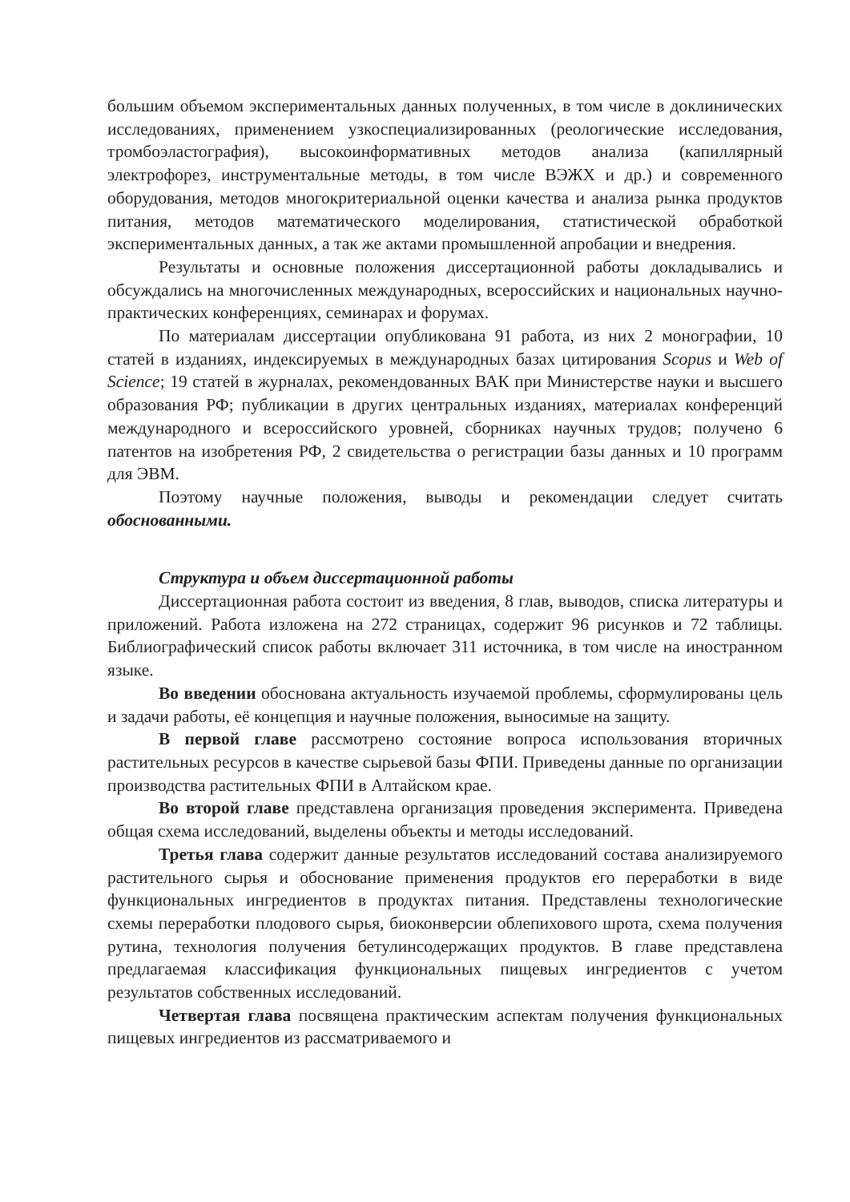большим объемом экспериментальных данных полученных, в том числе в доклинических исследованиях, применением узкоспециализированных (реологические исследования, тромбоэластография), высокоинформативных методов анализа (капиллярный электрофорез, инструментальные методы, в том числе ВЭЖХ и др.) и современного оборудования, методов многокритериальной оценки качества и анализа рынка продуктов питания, методов математического моделирования, статистической обработкой экспериментальных данных, а так же актами промышленной апробации и внедрения.
Результаты и основные положения диссертационной работы докладывались и обсуждались на многочисленных международных, всероссийских и национальных научно-практических конференциях, семинарах и форумах.
По материалам диссертации опубликована 91 работа, из них 2 монографии, 10 статей в изданиях, индексируемых в международных базах цитирования Scopus и Web of Science; 19 статей в журналах, рекомендованных ВАК при Министерстве науки и высшего образования РФ; публикации в других центральных изданиях, материалах конференций международного и всероссийского уровней, сборниках научных трудов; получено 6 патентов на изобретения РФ, 2 свидетельства о регистрации базы данных и 10 программ для ЭВМ.
Поэтому научные положения, выводы и рекомендации следует считать обоснованными.
Структура и объем диссертационной работы
Диссертационная работа состоит из введения, 8 глав, выводов, списка литературы и приложений. Работа изложена на 272 страницах, содержит 96 рисунков и 72 таблицы. Библиографический список работы включает 311 источника, в том числе на иностранном языке.
Во введении обоснована актуальность изучаемой проблемы, сформулированы цель и задачи работы, её концепция и научные положения, выносимые на защиту.
В первой главе рассмотрено состояние вопроса использования вторичных растительных ресурсов в качестве сырьевой базы ФПИ. Приведены данные по организации производства растительных ФПИ в Алтайском крае.
Во второй главе представлена организация проведения эксперимента. Приведена общая схема исследований, выделены объекты и методы исследований.
Третья глава содержит данные результатов исследований состава анализируемого растительного сырья и обоснование применения продуктов его переработки в виде функциональных ингредиентов в продуктах питания. Представлены технологические схемы переработки плодового сырья, биоконверсии облепихового шрота, схема получения рутина, технология получения бетулинсодержащих продуктов. В главе представлена предлагаемая классификация функциональных пищевых ингредиентов с учетом результатов собственных исследований.
Четвертая глава посвящена практическим аспектам получения функциональных пищевых ингредиентов из рассматриваемого и